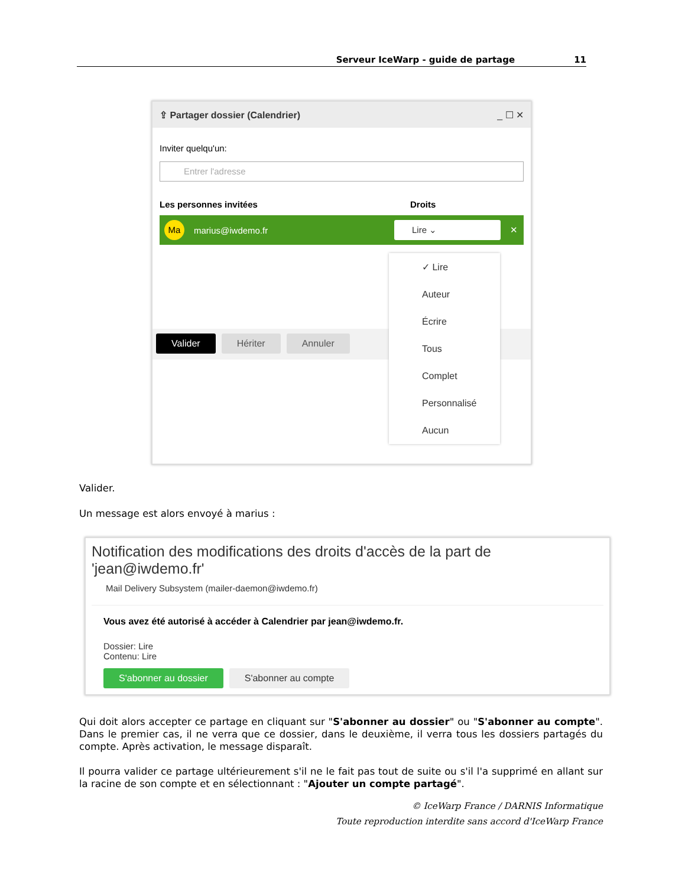Serveur IceWarp - guide de partage 11
⇪ Partager dossier (Calendrier) _ ☐ ✕
Inviter quelqu'un:
Entrer l'adresse
Les personnes invitées Droits
Ma
marius@iwdemo.fr
Lire ⌄
✕
Valider Hériter Annuler
✓ Lire
Auteur
Écrire
Tous
Complet
Personnalisé
Aucun
Valider.
Un message est alors envoyé à marius :
Notification des modifications des droits d'accès de la part de 'jean@iwdemo.fr'
Mail Delivery Subsystem (mailer-daemon@iwdemo.fr)
Vous avez été autorisé à accéder à Calendrier par jean@iwdemo.fr.
Dossier: Lire
Contenu: Lire
S'abonner au dossier S'abonner au compte
Qui doit alors accepter ce partage en cliquant sur "S'abonner au dossier" ou "S'abonner au compte". Dans le premier cas, il ne verra que ce dossier, dans le deuxième, il verra tous les dossiers partagés du compte. Après activation, le message disparaît.
Il pourra valider ce partage ultérieurement s'il ne le fait pas tout de suite ou s'il l'a supprimé en allant sur la racine de son compte et en sélectionnant : "Ajouter un compte partagé".
© IceWarp France / DARNIS Informatique
Toute reproduction interdite sans accord d'IceWarp France